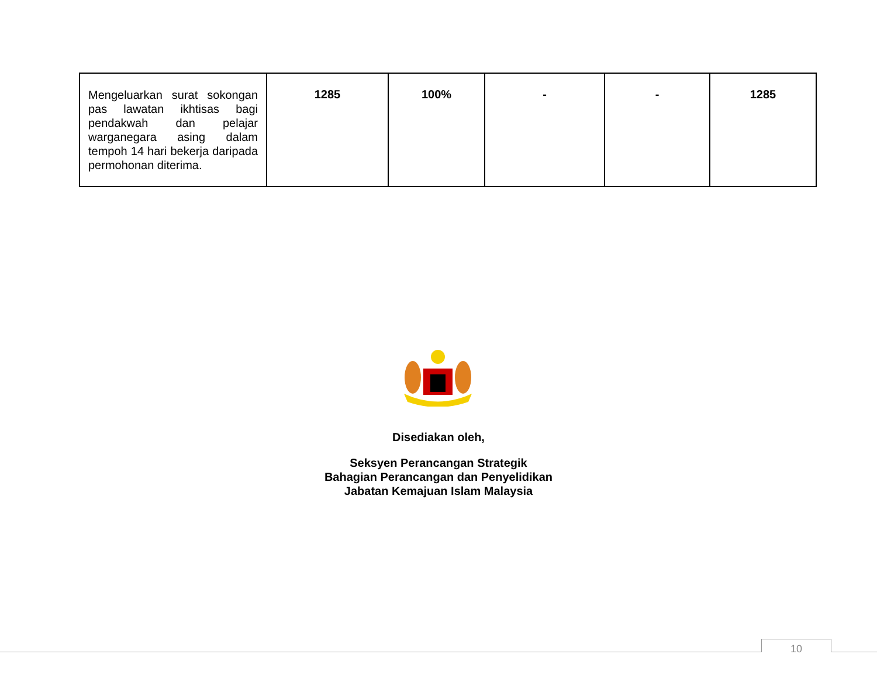| Mengeluarkan surat sokongan pas lawatan ikhtisas bagi pendakwah dan pelajar warganegara asing dalam tempoh 14 hari bekerja daripada permohonan diterima. | 1285 | 100% | - | - | 1285 |
Disediakan oleh,
Seksyen Perancangan Strategik
Bahagian Perancangan dan Penyelidikan
Jabatan Kemajuan Islam Malaysia
10